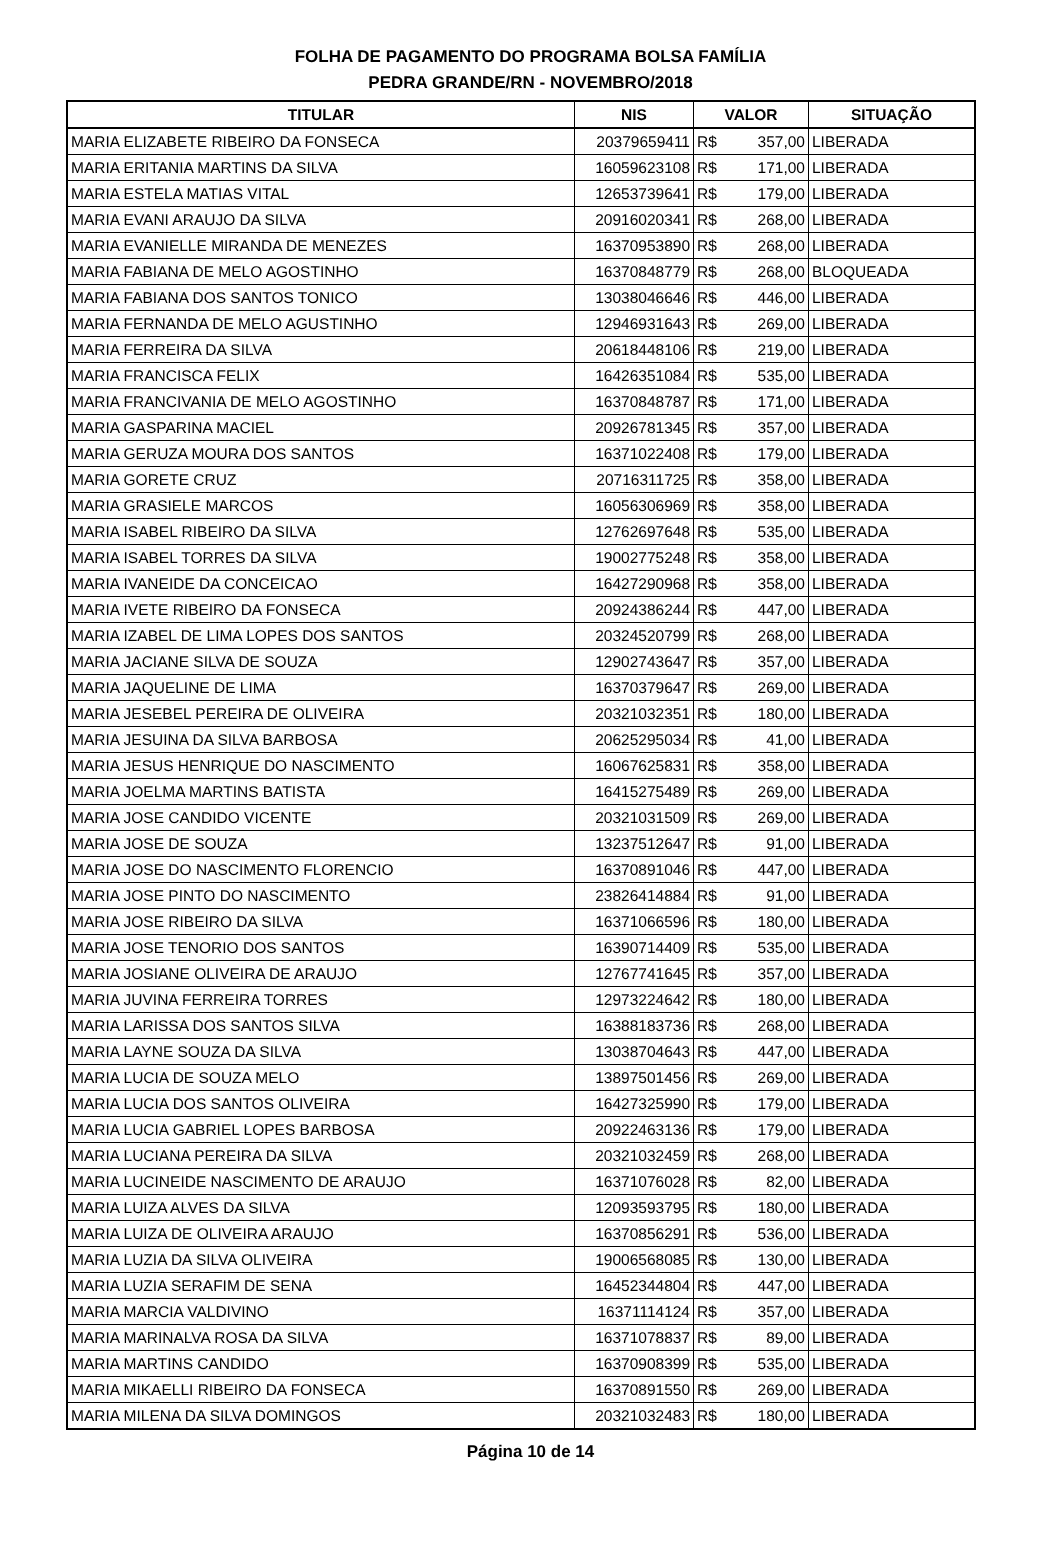FOLHA DE PAGAMENTO DO PROGRAMA BOLSA FAMÍLIA
PEDRA GRANDE/RN - NOVEMBRO/2018
| TITULAR | NIS | VALOR | SITUAÇÃO |
| --- | --- | --- | --- |
| MARIA ELIZABETE RIBEIRO DA FONSECA | 20379659411 | R$ 357,00 | LIBERADA |
| MARIA ERITANIA MARTINS DA SILVA | 16059623108 | R$ 171,00 | LIBERADA |
| MARIA ESTELA MATIAS VITAL | 12653739641 | R$ 179,00 | LIBERADA |
| MARIA EVANI ARAUJO DA SILVA | 20916020341 | R$ 268,00 | LIBERADA |
| MARIA EVANIELLE MIRANDA DE MENEZES | 16370953890 | R$ 268,00 | LIBERADA |
| MARIA FABIANA DE MELO AGOSTINHO | 16370848779 | R$ 268,00 | BLOQUEADA |
| MARIA FABIANA DOS SANTOS TONICO | 13038046646 | R$ 446,00 | LIBERADA |
| MARIA FERNANDA DE MELO AGUSTINHO | 12946931643 | R$ 269,00 | LIBERADA |
| MARIA FERREIRA DA SILVA | 20618448106 | R$ 219,00 | LIBERADA |
| MARIA FRANCISCA FELIX | 16426351084 | R$ 535,00 | LIBERADA |
| MARIA FRANCIVANIA DE MELO AGOSTINHO | 16370848787 | R$ 171,00 | LIBERADA |
| MARIA GASPARINA MACIEL | 20926781345 | R$ 357,00 | LIBERADA |
| MARIA GERUZA MOURA DOS SANTOS | 16371022408 | R$ 179,00 | LIBERADA |
| MARIA GORETE CRUZ | 20716311725 | R$ 358,00 | LIBERADA |
| MARIA GRASIELE MARCOS | 16056306969 | R$ 358,00 | LIBERADA |
| MARIA ISABEL RIBEIRO DA SILVA | 12762697648 | R$ 535,00 | LIBERADA |
| MARIA ISABEL TORRES DA SILVA | 19002775248 | R$ 358,00 | LIBERADA |
| MARIA IVANEIDE DA CONCEICAO | 16427290968 | R$ 358,00 | LIBERADA |
| MARIA IVETE RIBEIRO DA FONSECA | 20924386244 | R$ 447,00 | LIBERADA |
| MARIA IZABEL DE LIMA LOPES DOS SANTOS | 20324520799 | R$ 268,00 | LIBERADA |
| MARIA JACIANE SILVA DE SOUZA | 12902743647 | R$ 357,00 | LIBERADA |
| MARIA JAQUELINE DE LIMA | 16370379647 | R$ 269,00 | LIBERADA |
| MARIA JESEBEL PEREIRA DE OLIVEIRA | 20321032351 | R$ 180,00 | LIBERADA |
| MARIA JESUINA DA SILVA BARBOSA | 20625295034 | R$ 41,00 | LIBERADA |
| MARIA JESUS HENRIQUE DO NASCIMENTO | 16067625831 | R$ 358,00 | LIBERADA |
| MARIA JOELMA MARTINS BATISTA | 16415275489 | R$ 269,00 | LIBERADA |
| MARIA JOSE CANDIDO VICENTE | 20321031509 | R$ 269,00 | LIBERADA |
| MARIA JOSE DE SOUZA | 13237512647 | R$ 91,00 | LIBERADA |
| MARIA JOSE DO NASCIMENTO FLORENCIO | 16370891046 | R$ 447,00 | LIBERADA |
| MARIA JOSE PINTO DO NASCIMENTO | 23826414884 | R$ 91,00 | LIBERADA |
| MARIA JOSE RIBEIRO DA SILVA | 16371066596 | R$ 180,00 | LIBERADA |
| MARIA JOSE TENORIO DOS SANTOS | 16390714409 | R$ 535,00 | LIBERADA |
| MARIA JOSIANE OLIVEIRA DE ARAUJO | 12767741645 | R$ 357,00 | LIBERADA |
| MARIA JUVINA FERREIRA TORRES | 12973224642 | R$ 180,00 | LIBERADA |
| MARIA LARISSA DOS SANTOS SILVA | 16388183736 | R$ 268,00 | LIBERADA |
| MARIA LAYNE SOUZA DA SILVA | 13038704643 | R$ 447,00 | LIBERADA |
| MARIA LUCIA DE SOUZA MELO | 13897501456 | R$ 269,00 | LIBERADA |
| MARIA LUCIA DOS SANTOS OLIVEIRA | 16427325990 | R$ 179,00 | LIBERADA |
| MARIA LUCIA GABRIEL LOPES BARBOSA | 20922463136 | R$ 179,00 | LIBERADA |
| MARIA LUCIANA PEREIRA DA SILVA | 20321032459 | R$ 268,00 | LIBERADA |
| MARIA LUCINEIDE NASCIMENTO DE ARAUJO | 16371076028 | R$ 82,00 | LIBERADA |
| MARIA LUIZA ALVES DA SILVA | 12093593795 | R$ 180,00 | LIBERADA |
| MARIA LUIZA DE OLIVEIRA ARAUJO | 16370856291 | R$ 536,00 | LIBERADA |
| MARIA LUZIA DA SILVA OLIVEIRA | 19006568085 | R$ 130,00 | LIBERADA |
| MARIA LUZIA SERAFIM DE SENA | 16452344804 | R$ 447,00 | LIBERADA |
| MARIA MARCIA VALDIVINO | 16371114124 | R$ 357,00 | LIBERADA |
| MARIA MARINALVA ROSA DA SILVA | 16371078837 | R$ 89,00 | LIBERADA |
| MARIA MARTINS CANDIDO | 16370908399 | R$ 535,00 | LIBERADA |
| MARIA MIKAELLI RIBEIRO DA FONSECA | 16370891550 | R$ 269,00 | LIBERADA |
| MARIA MILENA DA SILVA DOMINGOS | 20321032483 | R$ 180,00 | LIBERADA |
Página 10 de 14